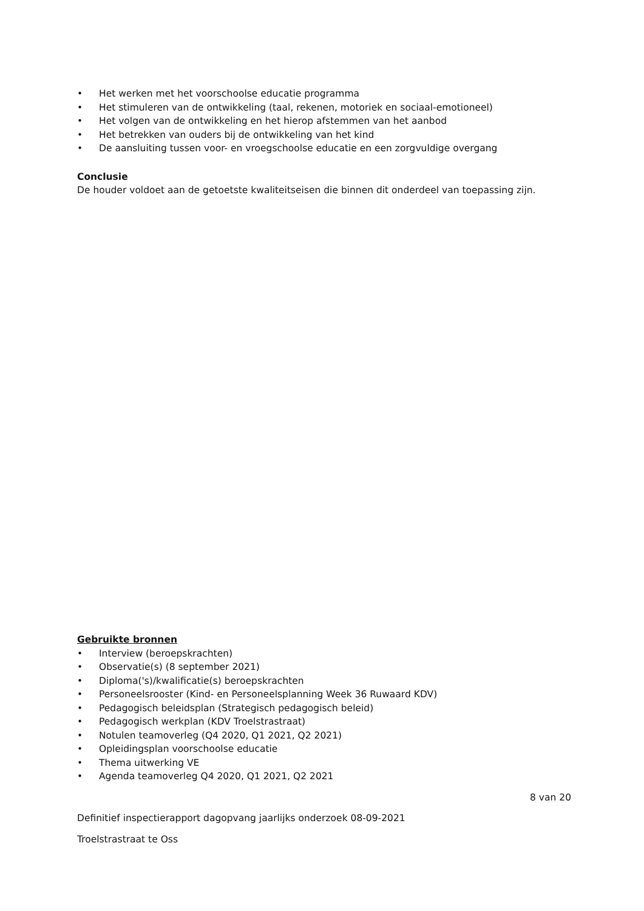• Het werken met het voorschoolse educatie programma
• Het stimuleren van de ontwikkeling (taal, rekenen, motoriek en sociaal-emotioneel)
• Het volgen van de ontwikkeling en het hierop afstemmen van het aanbod
• Het betrekken van ouders bij de ontwikkeling van het kind
• De aansluiting tussen voor- en vroegschoolse educatie en een zorgvuldige overgang
Conclusie
De houder voldoet aan de getoetste kwaliteitseisen die binnen dit onderdeel van toepassing zijn.
Gebruikte bronnen
• Interview (beroepskrachten)
• Observatie(s) (8 september 2021)
• Diploma('s)/kwalificatie(s) beroepskrachten
• Personeelsrooster (Kind- en Personeelsplanning Week 36 Ruwaard KDV)
• Pedagogisch beleidsplan (Strategisch pedagogisch beleid)
• Pedagogisch werkplan (KDV Troelstrastraat)
• Notulen teamoverleg (Q4 2020, Q1 2021, Q2 2021)
• Opleidingsplan voorschoolse educatie
• Thema uitwerking VE
• Agenda teamoverleg Q4 2020, Q1 2021, Q2 2021
8 van 20
Definitief inspectierapport dagopvang jaarlijks onderzoek 08-09-2021
Troelstrastraat te Oss